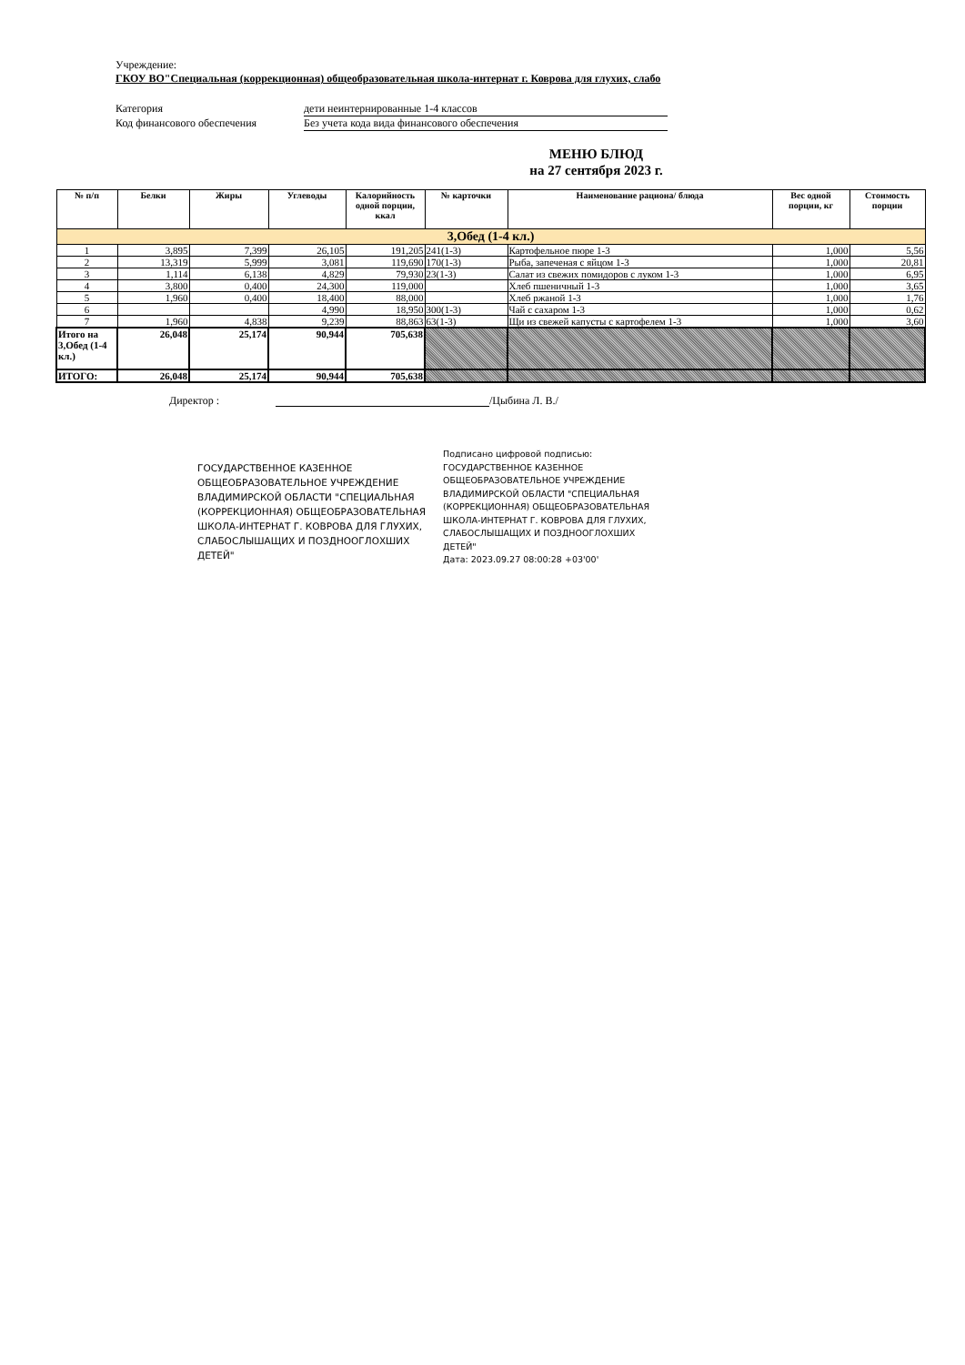Учреждение:
ГКОУ ВО"Специальная (коррекционная) общеобразовательная школа-интернат г. Коврова для глухих, слабо
Категория дети неинтернированные 1-4 классов
Код финансового обеспечения Без учета кода вида финансового обеспечения
МЕНЮ БЛЮД
на 27 сентября 2023 г.
| № п/п | Белки | Жиры | Углеводы | Калорийность одной порции, ккал | № карточки | Наименование рациона/ блюда | Вес одной порции, кг | Стоимость порции |
| --- | --- | --- | --- | --- | --- | --- | --- | --- |
| 3,Обед (1-4 кл.) | | | | | | | | |
| 1 | 3,895 | 7,399 | 26,105 | 191,205 | 241(1-3) | Картофельное пюре 1-3 | 1,000 | 5,56 |
| 2 | 13,319 | 5,999 | 3,081 | 119,690 | 170(1-3) | Рыба, запеченая с яйцом 1-3 | 1,000 | 20,81 |
| 3 | 1,114 | 6,138 | 4,829 | 79,930 | 23(1-3) | Салат из свежих помидоров с луком 1-3 | 1,000 | 6,95 |
| 4 | 3,800 | 0,400 | 24,300 | 119,000 | | Хлеб пшеничный 1-3 | 1,000 | 3,65 |
| 5 | 1,960 | 0,400 | 18,400 | 88,000 | | Хлеб ржаной 1-3 | 1,000 | 1,76 |
| 6 | | | 4,990 | 18,950 | 300(1-3) | Чай с сахаром 1-3 | 1,000 | 0,62 |
| 7 | 1,960 | 4,838 | 9,239 | 88,863 | 63(1-3) | Щи из свежей капусты с картофелем 1-3 | 1,000 | 3,60 |
| Итого на 3,Обед (1-4 кл.) | 26,048 | 25,174 | 90,944 | 705,638 | | | | |
| ИТОГО: | 26,048 | 25,174 | 90,944 | 705,638 | | | | |
Директор : /Цыбина Л. В./
ГОСУДАРСТВЕННОЕ КАЗЕННОЕ ОБЩЕОБРАЗОВАТЕЛЬНОЕ УЧРЕЖДЕНИЕ ВЛАДИМИРСКОЙ ОБЛАСТИ "СПЕЦИАЛЬНАЯ (КОРРЕКЦИОННАЯ) ОБЩЕОБРАЗОВАТЕЛЬНАЯ ШКОЛА-ИНТЕРНАТ Г. КОВРОВА ДЛЯ ГЛУХИХ, СЛАБОСЛЫШАЩИХ И ПОЗДНООГЛОХШИХ ДЕТЕЙ"
Подписано цифровой подписью:
ГОСУДАРСТВЕННОЕ КАЗЕННОЕ
ОБЩЕОБРАЗОВАТЕЛЬНОЕ УЧРЕЖДЕНИЕ
ВЛАДИМИРСКОЙ ОБЛАСТИ "СПЕЦИАЛЬНАЯ
(КОРРЕКЦИОННАЯ) ОБЩЕОБРАЗОВАТЕЛЬНАЯ
ШКОЛА-ИНТЕРНАТ Г. КОВРОВА ДЛЯ ГЛУХИХ,
СЛАБОСЛЫШАЩИХ И ПОЗДНООГЛОХШИХ
ДЕТЕЙ"
Дата: 2023.09.27 08:00:28 +03'00'